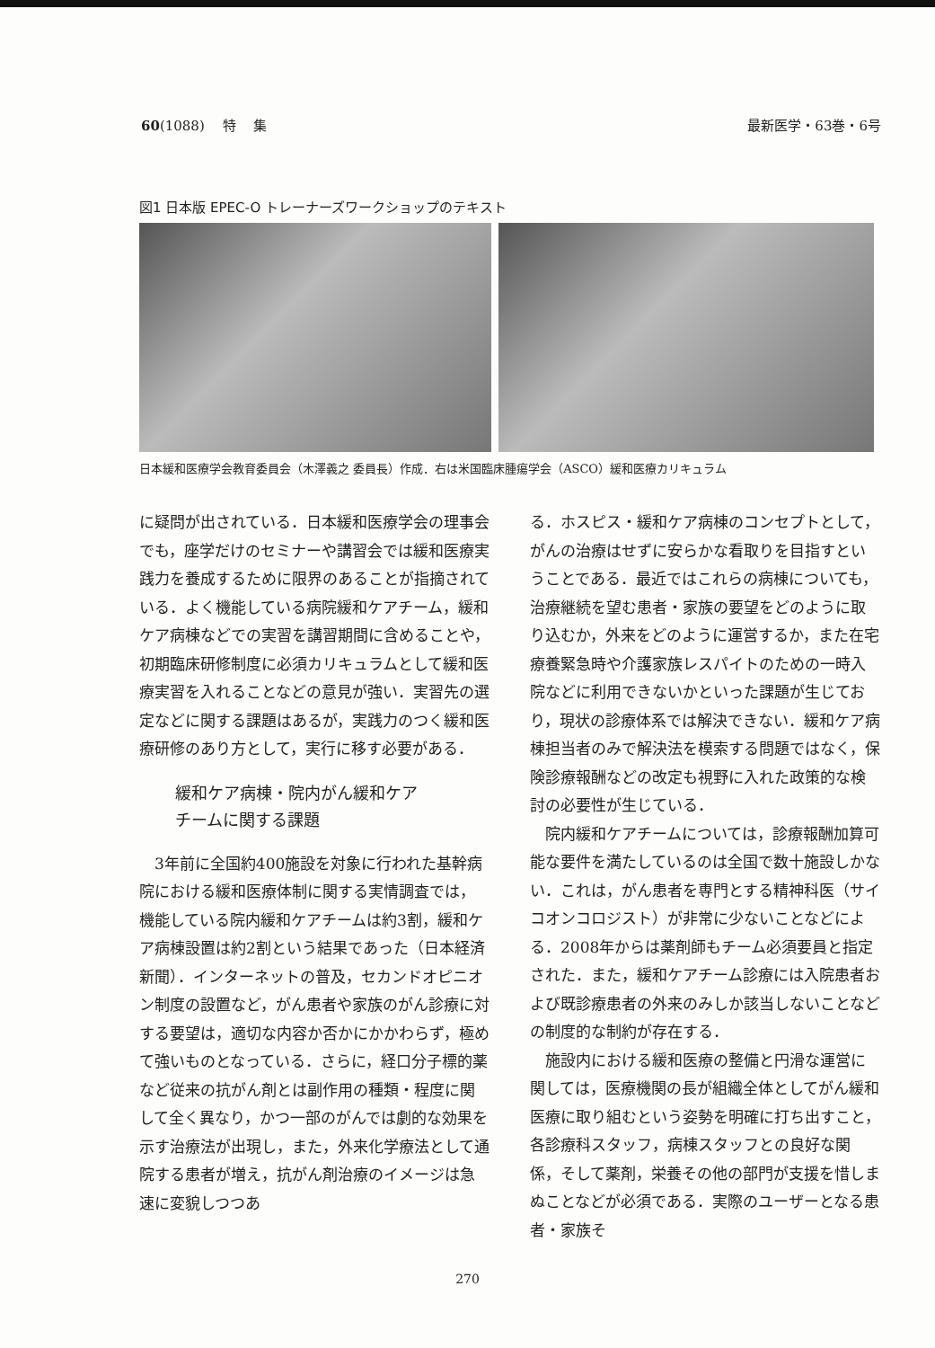60(1088)　 特　 集 最新医学・63巻・6号
図1 日本版 EPEC-O トレーナーズワークショップのテキスト
日本緩和医療学会教育委員会（木澤義之 委員長）作成．右は米国臨床腫瘍学会（ASCO）緩和医療カリキュラム
に疑問が出されている．日本緩和医療学会の理事会でも，座学だけのセミナーや講習会では緩和医療実践力を養成するために限界のあることが指摘されている．よく機能している病院緩和ケアチーム，緩和ケア病棟などでの実習を講習期間に含めることや，初期臨床研修制度に必須カリキュラムとして緩和医療実習を入れることなどの意見が強い．実習先の選定などに関する課題はあるが，実践力のつく緩和医療研修のあり方として，実行に移す必要がある．
緩和ケア病棟・院内がん緩和ケア
チームに関する課題
　3年前に全国約400施設を対象に行われた基幹病院における緩和医療体制に関する実情調査では，機能している院内緩和ケアチームは約3割，緩和ケア病棟設置は約2割という結果であった（日本経済新聞）．インターネットの普及，セカンドオピニオン制度の設置など，がん患者や家族のがん診療に対する要望は，適切な内容か否かにかかわらず，極めて強いものとなっている．さらに，経口分子標的薬など従来の抗がん剤とは副作用の種類・程度に関して全く異なり，かつ一部のがんでは劇的な効果を示す治療法が出現し，また，外来化学療法として通院する患者が増え，抗がん剤治療のイメージは急速に変貌しつつあ
る．ホスピス・緩和ケア病棟のコンセプトとして，がんの治療はせずに安らかな看取りを目指すということである．最近ではこれらの病棟についても，治療継続を望む患者・家族の要望をどのように取り込むか，外来をどのように運営するか，また在宅療養緊急時や介護家族レスパイトのための一時入院などに利用できないかといった課題が生じており，現状の診療体系では解決できない．緩和ケア病棟担当者のみで解決法を模索する問題ではなく，保険診療報酬などの改定も視野に入れた政策的な検討の必要性が生じている．
　院内緩和ケアチームについては，診療報酬加算可能な要件を満たしているのは全国で数十施設しかない．これは，がん患者を専門とする精神科医（サイコオンコロジスト）が非常に少ないことなどによる．2008年からは薬剤師もチーム必須要員と指定された．また，緩和ケアチーム診療には入院患者および既診療患者の外来のみしか該当しないことなどの制度的な制約が存在する．
　施設内における緩和医療の整備と円滑な運営に関しては，医療機関の長が組織全体としてがん緩和医療に取り組むという姿勢を明確に打ち出すこと，各診療科スタッフ，病棟スタッフとの良好な関係，そして薬剤，栄養その他の部門が支援を惜しまぬことなどが必須である．実際のユーザーとなる患者・家族そ
270